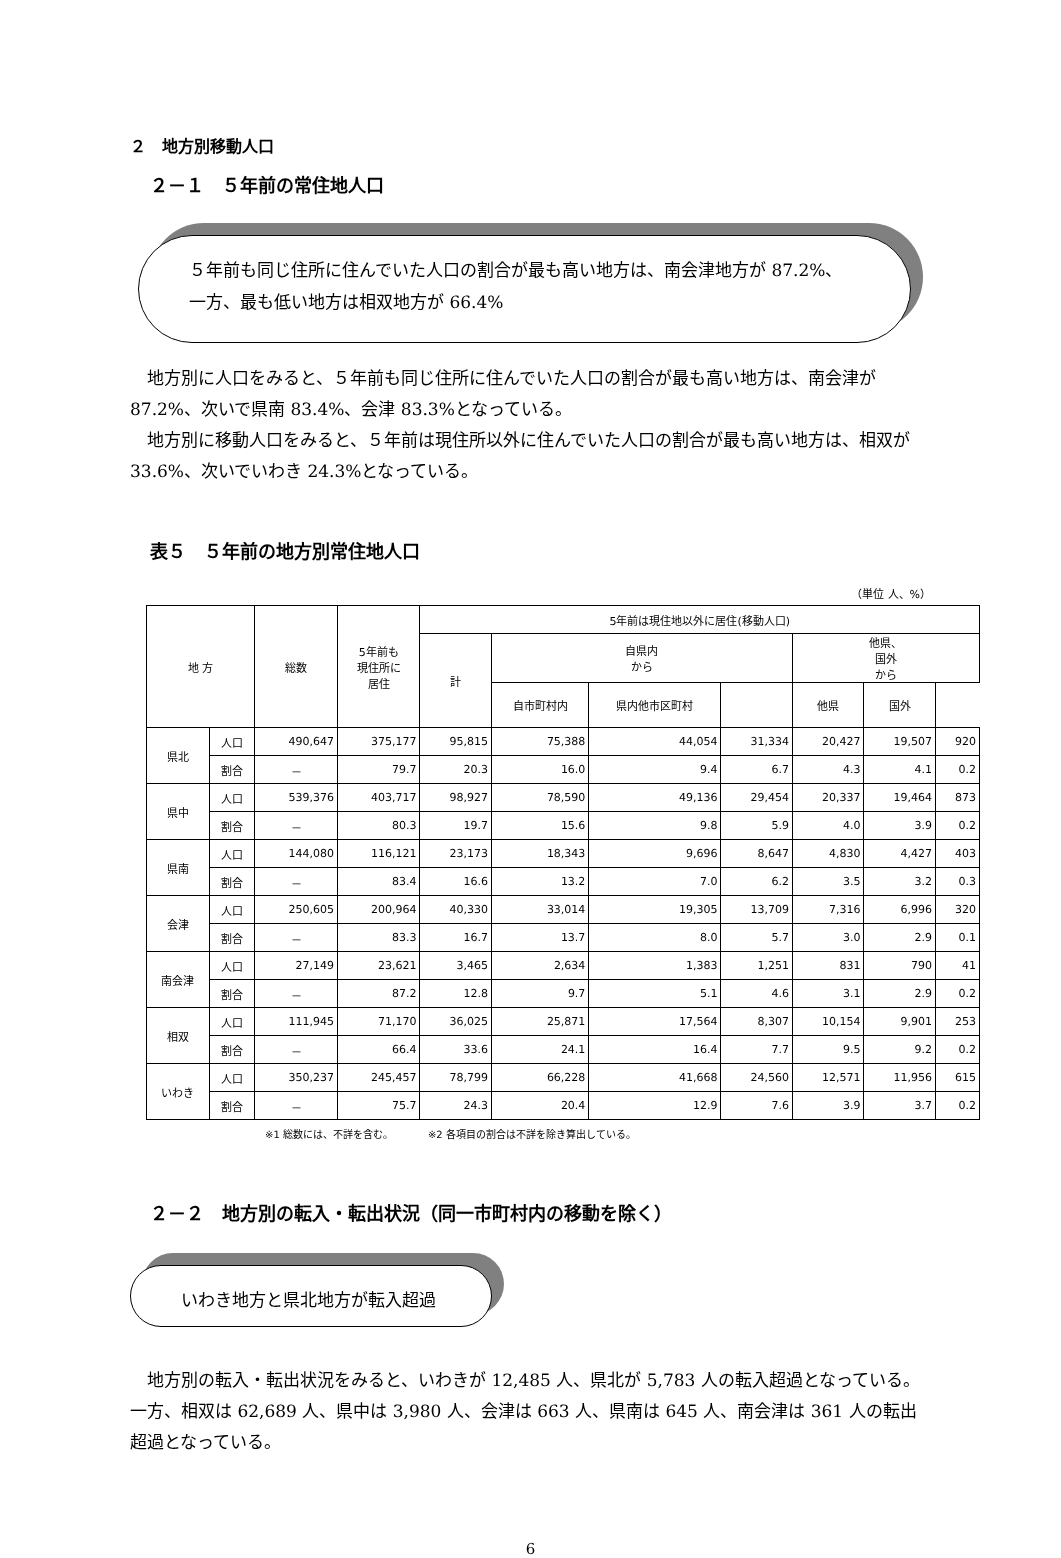２　地方別移動人口
２－１　５年前の常住地人口
５年前も同じ住所に住んでいた人口の割合が最も高い地方は、南会津地方が 87.2%、
一方、最も低い地方は相双地方が 66.4%
地方別に人口をみると、５年前も同じ住所に住んでいた人口の割合が最も高い地方は、南会津が 87.2%、次いで県南 83.4%、会津 83.3%となっている。
地方別に移動人口をみると、５年前は現住所以外に住んでいた人口の割合が最も高い地方は、相双が 33.6%、次いでいわき 24.3%となっている。
表５　５年前の地方別常住地人口
（単位 人、%）
| 地 方 | | 総数 | 5年前も 現住所に 居住 | 5年前は現住地以外に居住(移動人口) | | | | | | |
| --- | --- | --- | --- | --- | --- | --- | --- | --- | --- | --- |
| | | | | 計 | 自県内 から | | | 他県、 国外 から | | |
| | | | | | 自市町村内 | 県内他市区町村 | | 他県 | 国外 | |
| 県北 | 人口 | 490,647 | 375,177 | 95,815 | 75,388 | 44,054 | 31,334 | 20,427 | 19,507 | 920 |
| | 割合 | － | 79.7 | 20.3 | 16.0 | 9.4 | 6.7 | 4.3 | 4.1 | 0.2 |
| 県中 | 人口 | 539,376 | 403,717 | 98,927 | 78,590 | 49,136 | 29,454 | 20,337 | 19,464 | 873 |
| | 割合 | － | 80.3 | 19.7 | 15.6 | 9.8 | 5.9 | 4.0 | 3.9 | 0.2 |
| 県南 | 人口 | 144,080 | 116,121 | 23,173 | 18,343 | 9,696 | 8,647 | 4,830 | 4,427 | 403 |
| | 割合 | － | 83.4 | 16.6 | 13.2 | 7.0 | 6.2 | 3.5 | 3.2 | 0.3 |
| 会津 | 人口 | 250,605 | 200,964 | 40,330 | 33,014 | 19,305 | 13,709 | 7,316 | 6,996 | 320 |
| | 割合 | － | 83.3 | 16.7 | 13.7 | 8.0 | 5.7 | 3.0 | 2.9 | 0.1 |
| 南会津 | 人口 | 27,149 | 23,621 | 3,465 | 2,634 | 1,383 | 1,251 | 831 | 790 | 41 |
| | 割合 | － | 87.2 | 12.8 | 9.7 | 5.1 | 4.6 | 3.1 | 2.9 | 0.2 |
| 相双 | 人口 | 111,945 | 71,170 | 36,025 | 25,871 | 17,564 | 8,307 | 10,154 | 9,901 | 253 |
| | 割合 | － | 66.4 | 33.6 | 24.1 | 16.4 | 7.7 | 9.5 | 9.2 | 0.2 |
| いわき | 人口 | 350,237 | 245,457 | 78,799 | 66,228 | 41,668 | 24,560 | 12,571 | 11,956 | 615 |
| | 割合 | － | 75.7 | 24.3 | 20.4 | 12.9 | 7.6 | 3.9 | 3.7 | 0.2 |
※1 総数には、不詳を含む。　　　　※2 各項目の割合は不詳を除き算出している。
２－２　地方別の転入・転出状況（同一市町村内の移動を除く）
いわき地方と県北地方が転入超過
地方別の転入・転出状況をみると、いわきが 12,485 人、県北が 5,783 人の転入超過となっている。一方、相双は 62,689 人、県中は 3,980 人、会津は 663 人、県南は 645 人、南会津は 361 人の転出超過となっている。
6